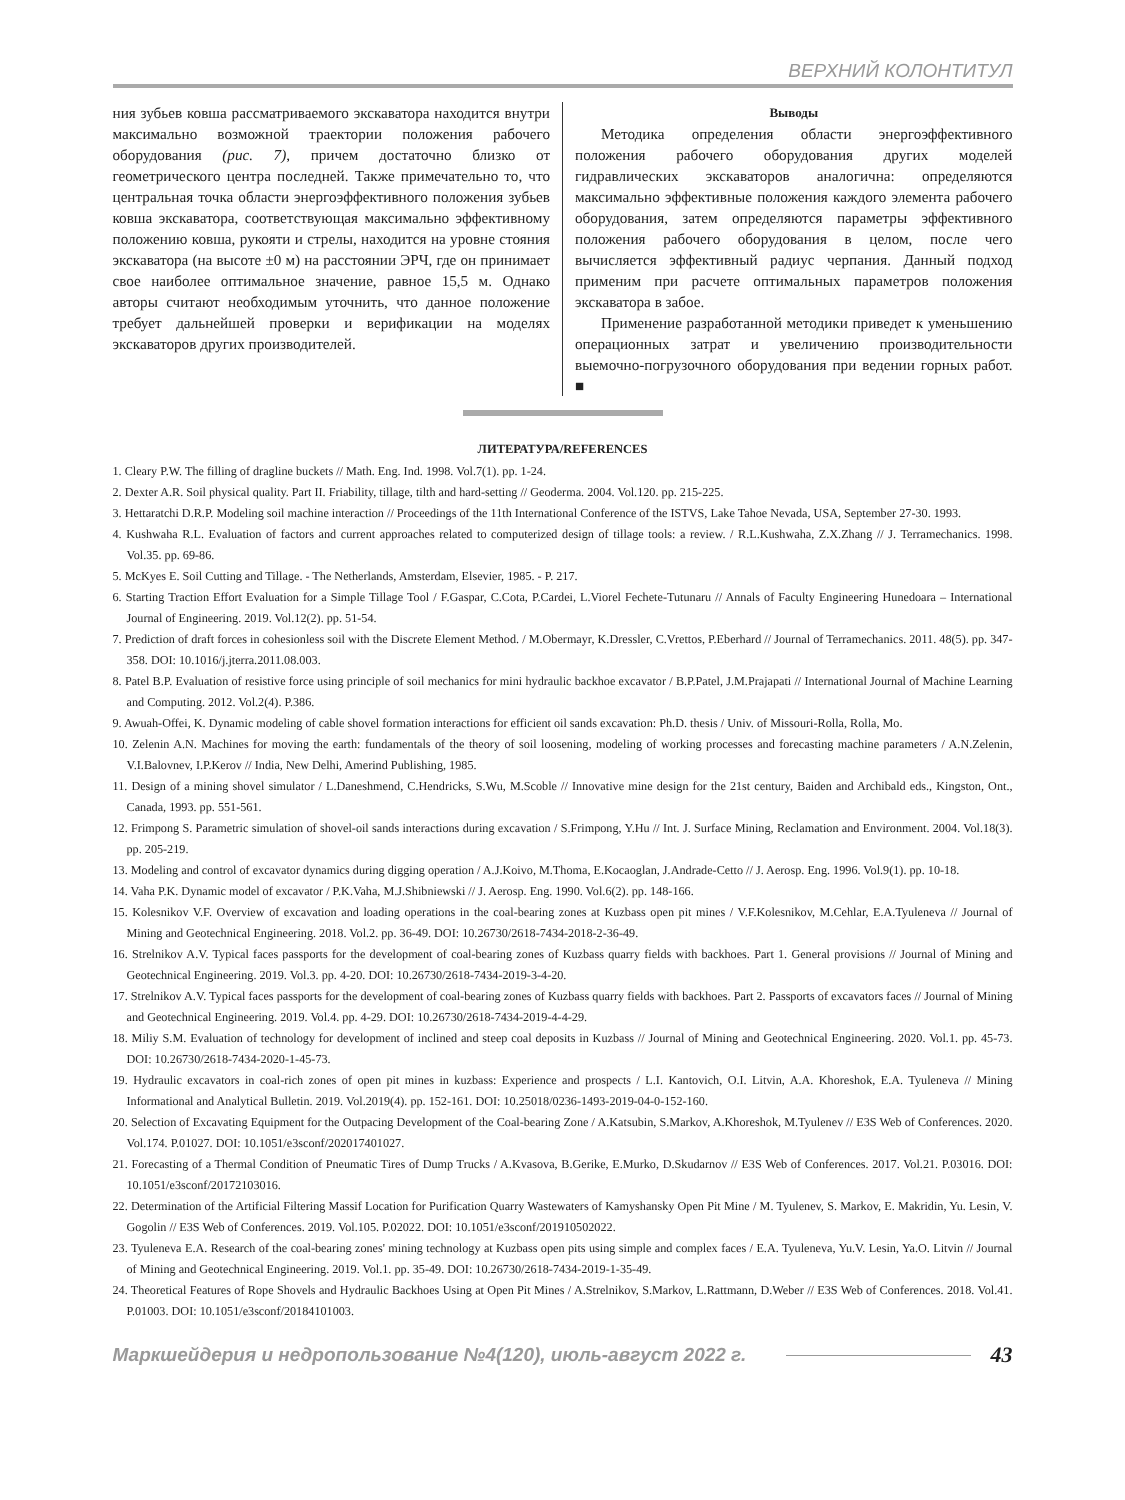ВЕРХНИЙ КОЛОНТИТУЛ
ния зубьев ковша рассматриваемого экскаватора находится внутри максимально возможной траектории положения рабочего оборудования (рис. 7), причем достаточно близко от геометрического центра последней. Также примечательно то, что центральная точка области энергоэффективного положения зубьев ковша экскаватора, соответствующая максимально эффективному положению ковша, рукояти и стрелы, находится на уровне стояния экскаватора (на высоте ±0 м) на расстоянии ЭРЧ, где он принимает свое наиболее оптимальное значение, равное 15,5 м. Однако авторы считают необходимым уточнить, что данное положение требует дальнейшей проверки и верификации на моделях экскаваторов других производителей.
Выводы
Методика определения области энергоэффективного положения рабочего оборудования других моделей гидравлических экскаваторов аналогична: определяются максимально эффективные положения каждого элемента рабочего оборудования, затем определяются параметры эффективного положения рабочего оборудования в целом, после чего вычисляется эффективный радиус черпания. Данный подход применим при расчете оптимальных параметров положения экскаватора в забое.
Применение разработанной методики приведет к уменьшению операционных затрат и увеличению производительности выемочно-погрузочного оборудования при ведении горных работ. ■
ЛИТЕРАТУРА/REFERENCES
1. Cleary P.W. The filling of dragline buckets // Math. Eng. Ind. 1998. Vol.7(1). pp. 1-24.
2. Dexter A.R. Soil physical quality. Part II. Friability, tillage, tilth and hard-setting // Geoderma. 2004. Vol.120. pp. 215-225.
3. Hettaratchi D.R.P. Modeling soil machine interaction // Proceedings of the 11th International Conference of the ISTVS, Lake Tahoe Nevada, USA, September 27-30. 1993.
4. Kushwaha R.L. Evaluation of factors and current approaches related to computerized design of tillage tools: a review. / R.L.Kushwaha, Z.X.Zhang // J. Terramechanics. 1998. Vol.35. pp. 69-86.
5. McKyes E. Soil Cutting and Tillage. - The Netherlands, Amsterdam, Elsevier, 1985. - P. 217.
6. Starting Traction Effort Evaluation for a Simple Tillage Tool / F.Gaspar, C.Cota, P.Cardei, L.Viorel Fechete-Tutunaru // Annals of Faculty Engineering Hunedoara – International Journal of Engineering. 2019. Vol.12(2). pp. 51-54.
7. Prediction of draft forces in cohesionless soil with the Discrete Element Method. / M.Obermayr, K.Dressler, C.Vrettos, P.Eberhard // Journal of Terramechanics. 2011. 48(5). pp. 347-358. DOI: 10.1016/j.jterra.2011.08.003.
8. Patel B.P. Evaluation of resistive force using principle of soil mechanics for mini hydraulic backhoe excavator / B.P.Patel, J.M.Prajapati // International Journal of Machine Learning and Computing. 2012. Vol.2(4). P.386.
9. Awuah-Offei, K. Dynamic modeling of cable shovel formation interactions for efficient oil sands excavation: Ph.D. thesis / Univ. of Missouri-Rolla, Rolla, Mo.
10. Zelenin A.N. Machines for moving the earth: fundamentals of the theory of soil loosening, modeling of working processes and forecasting machine parameters / A.N.Zelenin, V.I.Balovnev, I.P.Kerov // India, New Delhi, Amerind Publishing, 1985.
11. Design of a mining shovel simulator / L.Daneshmend, C.Hendricks, S.Wu, M.Scoble // Innovative mine design for the 21st century, Baiden and Archibald eds., Kingston, Ont., Canada, 1993. pp. 551-561.
12. Frimpong S. Parametric simulation of shovel-oil sands interactions during excavation / S.Frimpong, Y.Hu // Int. J. Surface Mining, Reclamation and Environment. 2004. Vol.18(3). pp. 205-219.
13. Modeling and control of excavator dynamics during digging operation / A.J.Koivo, M.Thoma, E.Kocaoglan, J.Andrade-Cetto // J. Aerosp. Eng. 1996. Vol.9(1). pp. 10-18.
14. Vaha P.K. Dynamic model of excavator / P.K.Vaha, M.J.Shibniewski // J. Aerosp. Eng. 1990. Vol.6(2). pp. 148-166.
15. Kolesnikov V.F. Overview of excavation and loading operations in the coal-bearing zones at Kuzbass open pit mines / V.F.Kolesnikov, M.Cehlar, E.A.Tyuleneva // Journal of Mining and Geotechnical Engineering. 2018. Vol.2. pp. 36-49. DOI: 10.26730/2618-7434-2018-2-36-49.
16. Strelnikov A.V. Typical faces passports for the development of coal-bearing zones of Kuzbass quarry fields with backhoes. Part 1. General provisions // Journal of Mining and Geotechnical Engineering. 2019. Vol.3. pp. 4-20. DOI: 10.26730/2618-7434-2019-3-4-20.
17. Strelnikov A.V. Typical faces passports for the development of coal-bearing zones of Kuzbass quarry fields with backhoes. Part 2. Passports of excavators faces // Journal of Mining and Geotechnical Engineering. 2019. Vol.4. pp. 4-29. DOI: 10.26730/2618-7434-2019-4-4-29.
18. Miliy S.M. Evaluation of technology for development of inclined and steep coal deposits in Kuzbass // Journal of Mining and Geotechnical Engineering. 2020. Vol.1. pp. 45-73. DOI: 10.26730/2618-7434-2020-1-45-73.
19. Hydraulic excavators in coal-rich zones of open pit mines in kuzbass: Experience and prospects / L.I. Kantovich, O.I. Litvin, A.A. Khoreshok, E.A. Tyuleneva // Mining Informational and Analytical Bulletin. 2019. Vol.2019(4). pp. 152-161. DOI: 10.25018/0236-1493-2019-04-0-152-160.
20. Selection of Excavating Equipment for the Outpacing Development of the Coal-bearing Zone / A.Katsubin, S.Markov, A.Khoreshok, M.Tyulenev // E3S Web of Conferences. 2020. Vol.174. P.01027. DOI: 10.1051/e3sconf/202017401027.
21. Forecasting of a Thermal Condition of Pneumatic Tires of Dump Trucks / A.Kvasova, B.Gerike, E.Murko, D.Skudarnov // E3S Web of Conferences. 2017. Vol.21. P.03016. DOI: 10.1051/e3sconf/20172103016.
22. Determination of the Artificial Filtering Massif Location for Purification Quarry Wastewaters of Kamyshansky Open Pit Mine / M. Tyulenev, S. Markov, E. Makridin, Yu. Lesin, V. Gogolin // E3S Web of Conferences. 2019. Vol.105. P.02022. DOI: 10.1051/e3sconf/201910502022.
23. Tyuleneva E.A. Research of the coal-bearing zones' mining technology at Kuzbass open pits using simple and complex faces / E.A. Tyuleneva, Yu.V. Lesin, Ya.O. Litvin // Journal of Mining and Geotechnical Engineering. 2019. Vol.1. pp. 35-49. DOI: 10.26730/2618-7434-2019-1-35-49.
24. Theoretical Features of Rope Shovels and Hydraulic Backhoes Using at Open Pit Mines / A.Strelnikov, S.Markov, L.Rattmann, D.Weber // E3S Web of Conferences. 2018. Vol.41. P.01003. DOI: 10.1051/e3sconf/20184101003.
Маркшейдерия и недропользование №4(120), июль-август 2022 г. 43